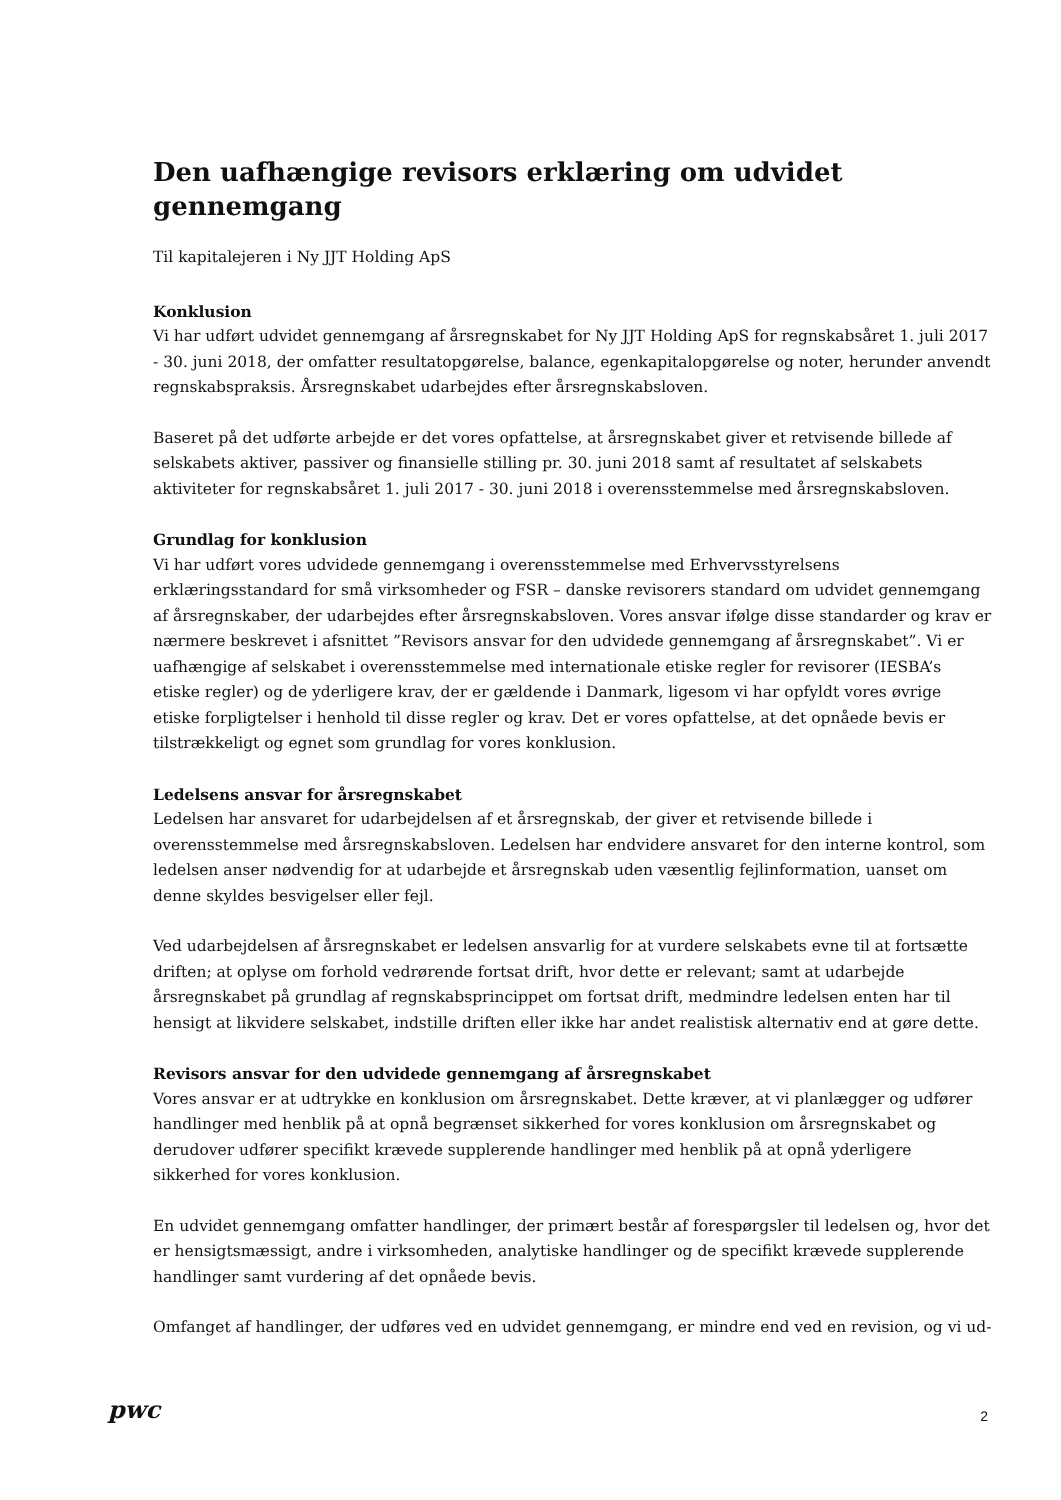Den uafhængige revisors erklæring om udvidet gennemgang
Til kapitalejeren i Ny JJT Holding ApS
Konklusion
Vi har udført udvidet gennemgang af årsregnskabet for Ny JJT Holding ApS for regnskabsåret 1. juli 2017 - 30. juni 2018, der omfatter resultatopgørelse, balance, egenkapitalopgørelse og noter, herunder anvendt regnskabspraksis. Årsregnskabet udarbejdes efter årsregnskabsloven.
Baseret på det udførte arbejde er det vores opfattelse, at årsregnskabet giver et retvisende billede af selskabets aktiver, passiver og finansielle stilling pr. 30. juni 2018 samt af resultatet af selskabets aktiviteter for regnskabsåret 1. juli 2017 - 30. juni 2018 i overensstemmelse med årsregnskabsloven.
Grundlag for konklusion
Vi har udført vores udvidede gennemgang i overensstemmelse med Erhvervsstyrelsens erklæringsstandard for små virksomheder og FSR – danske revisorers standard om udvidet gennemgang af årsregnskaber, der udarbejdes efter årsregnskabsloven. Vores ansvar ifølge disse standarder og krav er nærmere beskrevet i afsnittet ”Revisors ansvar for den udvidede gennemgang af årsregnskabet”. Vi er uafhængige af selskabet i overensstemmelse med internationale etiske regler for revisorer (IESBA’s etiske regler) og de yderligere krav, der er gældende i Danmark, ligesom vi har opfyldt vores øvrige etiske forpligtelser i henhold til disse regler og krav. Det er vores opfattelse, at det opnåede bevis er tilstrækkeligt og egnet som grundlag for vores konklusion.
Ledelsens ansvar for årsregnskabet
Ledelsen har ansvaret for udarbejdelsen af et årsregnskab, der giver et retvisende billede i overensstemmelse med årsregnskabsloven. Ledelsen har endvidere ansvaret for den interne kontrol, som ledelsen anser nødvendig for at udarbejde et årsregnskab uden væsentlig fejlinformation, uanset om denne skyldes besvigelser eller fejl.
Ved udarbejdelsen af årsregnskabet er ledelsen ansvarlig for at vurdere selskabets evne til at fortsætte driften; at oplyse om forhold vedrørende fortsat drift, hvor dette er relevant; samt at udarbejde årsregnskabet på grundlag af regnskabsprincippet om fortsat drift, medmindre ledelsen enten har til hensigt at likvidere selskabet, indstille driften eller ikke har andet realistisk alternativ end at gøre dette.
Revisors ansvar for den udvidede gennemgang af årsregnskabet
Vores ansvar er at udtrykke en konklusion om årsregnskabet. Dette kræver, at vi planlægger og udfører handlinger med henblik på at opnå begrænset sikkerhed for vores konklusion om årsregnskabet og derudover udfører specifikt krævede supplerende handlinger med henblik på at opnå yderligere sikkerhed for vores konklusion.
En udvidet gennemgang omfatter handlinger, der primært består af forespørgsler til ledelsen og, hvor det er hensigtsmæssigt, andre i virksomheden, analytiske handlinger og de specifikt krævede supplerende handlinger samt vurdering af det opnåede bevis.
Omfanget af handlinger, der udføres ved en udvidet gennemgang, er mindre end ved en revision, og vi ud-
pwc 2